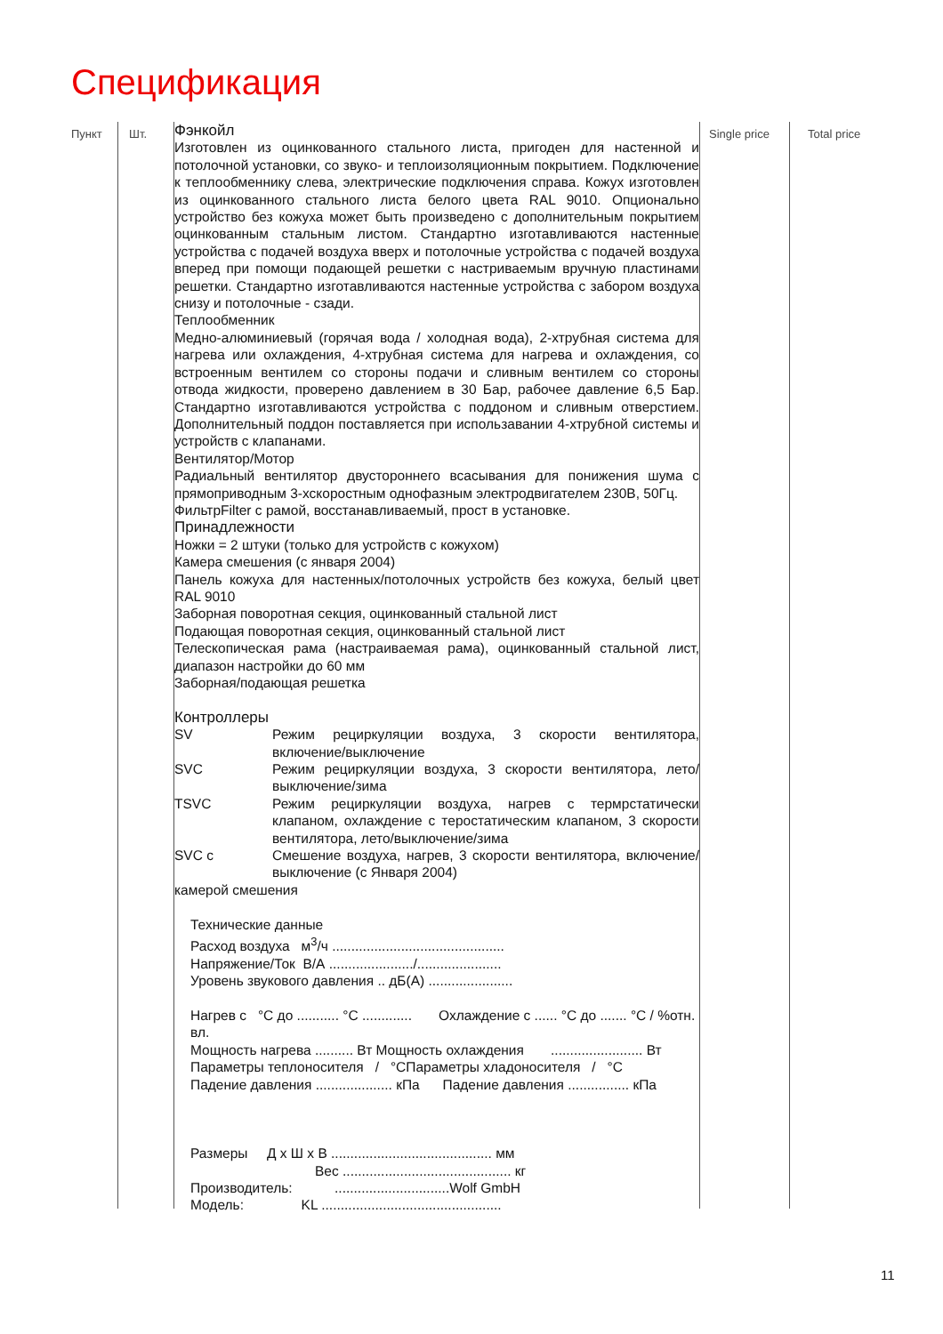Спецификация
Пункт Шт.
Фэнкойл
Изготовлен из оцинкованного стального листа, пригоден для настенной и потолочной установки, со звуко- и теплоизоляционным покрытием. Подключение к теплообменнику слева, электрические подключения справа. Кожух изготовлен из оцинкованного стального листа белого цвета RAL 9010. Опционально устройство без кожуха может быть произведено с дополнительным покрытием оцинкованным стальным листом. Стандартно изготавливаются настенные устройства с подачей воздуха вверх и потолочные устройства с подачей воздуха вперед при помощи подающей решетки с настриваемым вручную пластинами решетки. Стандартно изготавливаются настенные устройства с забором воздуха снизу и потолочные - сзади.
Теплообменник
Медно-алюминиевый (горячая вода / холодная вода), 2-хтрубная система для нагрева или охлаждения, 4-хтрубная система для нагрева и охлаждения, со встроенным вентилем со стороны подачи и сливным вентилем со стороны отвода жидкости, проверено давлением в 30 Бар, рабочее давление 6,5 Бар. Стандартно изготавливаются устройства с поддоном и сливным отверстием. Дополнительный поддон поставляется при использавании 4-хтрубной системы и устройств с клапанами.
Вентилятор/Мотор
Радиальный вентилятор двустороннего всасывания для понижения шума с прямоприводным 3-хскоростным однофазным электродвигателем 230В, 50Гц.
ФильтрFilter с рамой, восстанавливаемый, прост в установке.
Принадлежности
Ножки = 2 штуки (только для устройств с кожухом)
Камера смешения (с января 2004)
Панель кожуха для настенных/потолочных устройств без кожуха, белый цвет RAL 9010
Заборная поворотная секция, оцинкованный стальной лист
Подающая поворотная секция, оцинкованный стальной лист
Телескопическая рама (настраиваемая рама), оцинкованный стальной лист, диапазон настройки до 60 мм
Заборная/подающая решетка
Контроллеры
SV Режим рециркуляции воздуха, 3 скорости вентилятора, включение/выключение
SVC Режим рециркуляции воздуха, 3 скорости вентилятора, лето/ выключение/зима
TSVC Режим рециркуляции воздуха, нагрев с термрстатически клапаном, охлаждение с теростатическим клапаном, 3 скорости вентилятора, лето/выключение/зима
SVC с Смешение воздуха, нагрев, 3 скорости вентилятора, включение/ выключение (с Января 2004)
камерой смешения
Технические данные
Расход воздуха м<sup>3</sup>/ч .............................................
Напряжение/Ток В/А ....................../......................
Уровень звукового давления .. дБ(А) ......................
Нагрев с °C до ........... °C ............. Охлаждение с ...... °C до ....... °C / %отн. вл.
Мощность нагрева .......... Вт Мощность охлаждения ........................ Вт
Параметры теплоносителя / °CПараметры хладоносителя / °C
Падение давления .................... кПа Падение давления ................ кПа
Размеры Д х Ш х В .......................................... мм
Вес ............................................ кг
Производитель: ..............................Wolf GmbH
Модель: KL ...............................................
Single price
Total price
11